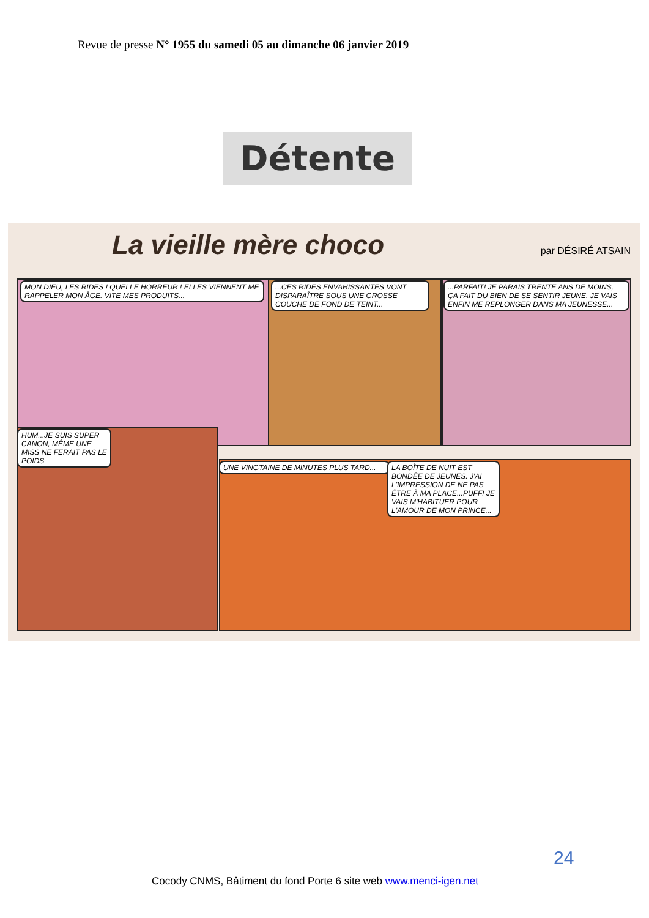Revue de presse N° 1955 du samedi 05 au dimanche 06 janvier 2019
Détente
La vieille mère choco par DÉSIRÉ ATSAIN
MON DIEU, LES RIDES ! QUELLE HORREUR ! ELLES VIENNENT ME RAPPELER MON ÂGE. VITE MES PRODUITS...
...CES RIDES ENVAHISSANTES VONT DISPARAÎTRE SOUS UNE GROSSE COUCHE DE FOND DE TEINT...
...PARFAIT! JE PARAIS TRENTE ANS DE MOINS, ÇA FAIT DU BIEN DE SE SENTIR JEUNE. JE VAIS ENFIN ME REPLONGER DANS MA JEUNESSE...
HUM...JE SUIS SUPER CANON, MÊME UNE MISS NE FERAIT PAS LE POIDS
UNE VINGTAINE DE MINUTES PLUS TARD...
LA BOÎTE DE NUIT EST BONDÉE DE JEUNES. J'AI L'IMPRESSION DE NE PAS ÊTRE À MA PLACE...PUFF! JE VAIS M'HABITUER POUR L'AMOUR DE MON PRINCE...
24
Cocody CNMS, Bâtiment du fond Porte 6 site web www.menci-igen.net